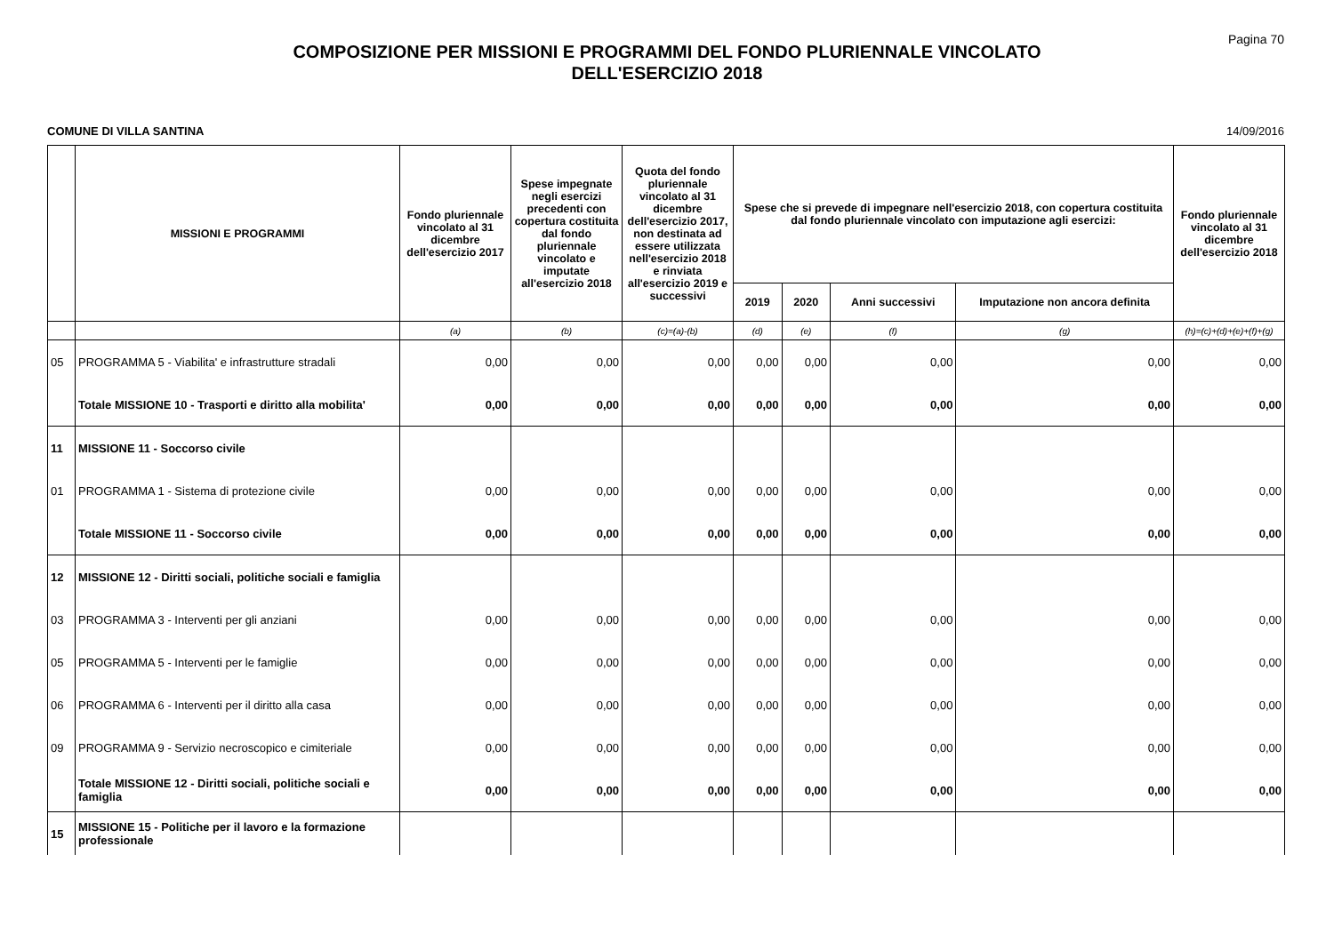Pagina 70
COMPOSIZIONE PER MISSIONI E PROGRAMMI DEL FONDO PLURIENNALE VINCOLATO
DELL'ESERCIZIO 2018
COMUNE DI VILLA SANTINA 14/09/2016
| | MISSIONI E PROGRAMMI | Fondo pluriennale vincolato al 31 dicembre dell'esercizio 2017 | Spese impegnate negli esercizi precedenti con copertura costituita dal fondo pluriennale vincolato e imputate all'esercizio 2018 | Quota del fondo pluriennale vincolato al 31 dicembre dell'esercizio 2017, non destinata ad essere utilizzata nell'esercizio 2018 e rinviata all'esercizio 2019 e successivi | Spese che si prevede di impegnare nell'esercizio 2018, con copertura costituita dal fondo pluriennale vincolato con imputazione agli esercizi: | | | | Fondo pluriennale vincolato al 31 dicembre dell'esercizio 2018 |
| --- | --- | --- | --- | --- | --- | --- | --- | --- | --- |
| | | | | | 2019 | 2020 | Anni successivi | Imputazione non ancora definita | |
| | | (a) | (b) | (c)=(a)-(b) | (d) | (e) | (f) | (g) | (h)=(c)+(d)+(e)+(f)+(g) |
| 05 | PROGRAMMA 5 - Viabilita' e infrastrutture stradali | 0,00 | 0,00 | 0,00 | 0,00 | 0,00 | 0,00 | 0,00 | 0,00 |
| | Totale MISSIONE 10 - Trasporti e diritto alla mobilita' | 0,00 | 0,00 | 0,00 | 0,00 | 0,00 | 0,00 | 0,00 | 0,00 |
| 11 | MISSIONE 11 - Soccorso civile | | | | | | | | |
| 01 | PROGRAMMA 1 - Sistema di protezione civile | 0,00 | 0,00 | 0,00 | 0,00 | 0,00 | 0,00 | 0,00 | 0,00 |
| | Totale MISSIONE 11 - Soccorso civile | 0,00 | 0,00 | 0,00 | 0,00 | 0,00 | 0,00 | 0,00 | 0,00 |
| 12 | MISSIONE 12 - Diritti sociali, politiche sociali e famiglia | | | | | | | | |
| 03 | PROGRAMMA 3 - Interventi per gli anziani | 0,00 | 0,00 | 0,00 | 0,00 | 0,00 | 0,00 | 0,00 | 0,00 |
| 05 | PROGRAMMA 5 - Interventi per le famiglie | 0,00 | 0,00 | 0,00 | 0,00 | 0,00 | 0,00 | 0,00 | 0,00 |
| 06 | PROGRAMMA 6 - Interventi per il diritto alla casa | 0,00 | 0,00 | 0,00 | 0,00 | 0,00 | 0,00 | 0,00 | 0,00 |
| 09 | PROGRAMMA 9 - Servizio necroscopico e cimiteriale | 0,00 | 0,00 | 0,00 | 0,00 | 0,00 | 0,00 | 0,00 | 0,00 |
| | Totale MISSIONE 12 - Diritti sociali, politiche sociali e famiglia | 0,00 | 0,00 | 0,00 | 0,00 | 0,00 | 0,00 | 0,00 | 0,00 |
| 15 | MISSIONE 15 - Politiche per il lavoro e la formazione professionale | | | | | | | | |